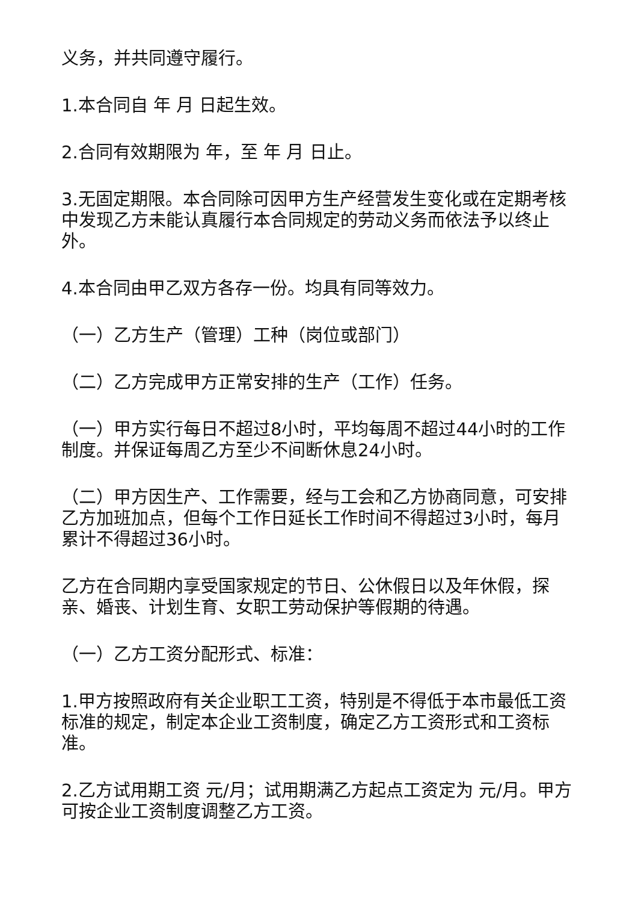义务，并共同遵守履行。
1.本合同自 年 月 日起生效。
2.合同有效期限为 年，至 年 月 日止。
3.无固定期限。本合同除可因甲方生产经营发生变化或在定期考核中发现乙方未能认真履行本合同规定的劳动义务而依法予以终止外。
4.本合同由甲乙双方各存一份。均具有同等效力。
（一）乙方生产（管理）工种（岗位或部门）
（二）乙方完成甲方正常安排的生产（工作）任务。
（一）甲方实行每日不超过8小时，平均每周不超过44小时的工作制度。并保证每周乙方至少不间断休息24小时。
（二）甲方因生产、工作需要，经与工会和乙方协商同意，可安排乙方加班加点，但每个工作日延长工作时间不得超过3小时，每月累计不得超过36小时。
乙方在合同期内享受国家规定的节日、公休假日以及年休假，探亲、婚丧、计划生育、女职工劳动保护等假期的待遇。
（一）乙方工资分配形式、标准：
1.甲方按照政府有关企业职工工资，特别是不得低于本市最低工资标准的规定，制定本企业工资制度，确定乙方工资形式和工资标准。
2.乙方试用期工资 元/月；试用期满乙方起点工资定为 元/月。甲方可按企业工资制度调整乙方工资。